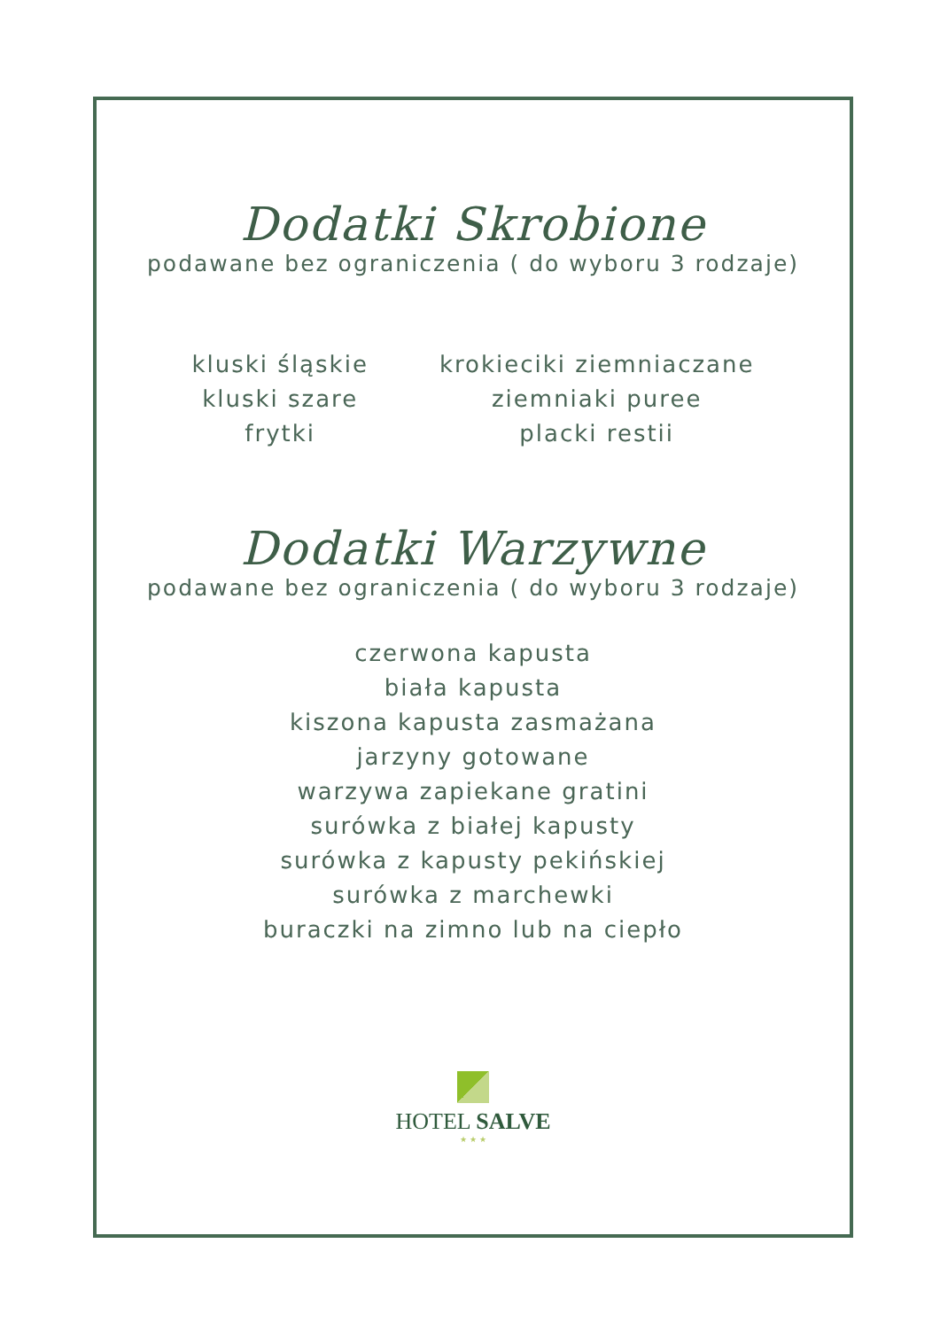Dodatki Skrobione
podawane bez ograniczenia ( do wyboru 3 rodzaje)
kluski śląskie
kluski szare
frytki
krokieciki ziemniaczane
ziemniaki puree
placki restii
Dodatki Warzywne
podawane bez ograniczenia ( do wyboru 3 rodzaje)
czerwona kapusta
biała kapusta
kiszona kapusta zasmażana
jarzyny gotowane
warzywa zapiekane gratini
surówka z białej kapusty
surówka z kapusty pekińskiej
surówka z marchewki
buraczki na zimno lub na ciepło
HOTEL SALVE
★ ★ ★